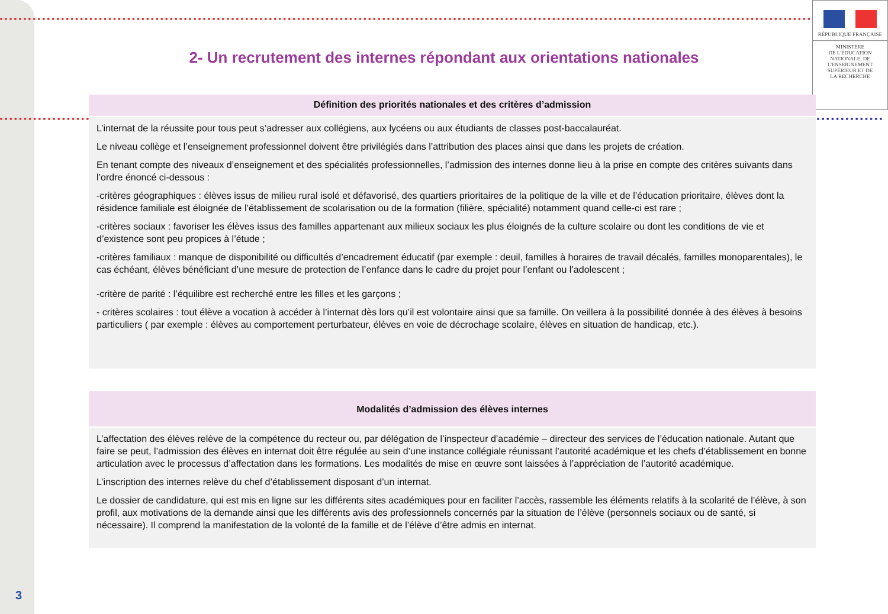RÉPUBLIQUE FRANÇAISE
MINISTÈRE
DE L'ÉDUCATION
NATIONALE, DE
L'ENSEIGNEMENT
SUPÉRIEUR ET DE
LA RECHERCHE
2- Un recrutement des internes répondant aux orientations nationales
Définition des priorités nationales et des critères d’admission
L’internat de la réussite pour tous peut s’adresser aux collégiens, aux lycéens ou aux étudiants de classes post-baccalauréat.
Le niveau collège et l’enseignement professionnel doivent être privilégiés dans l’attribution des places ainsi que dans les projets de création.
En tenant compte des niveaux d’enseignement et des spécialités professionnelles, l’admission des internes donne lieu à la prise en compte des critères suivants dans l’ordre énoncé ci-dessous :
-critères géographiques : élèves issus de milieu rural isolé et défavorisé, des quartiers prioritaires de la politique de la ville et de l’éducation prioritaire, élèves dont la résidence familiale est éloignée de l’établissement de scolarisation ou de la formation (filière, spécialité) notamment quand celle-ci est rare ;
-critères sociaux : favoriser les élèves issus des familles appartenant aux milieux sociaux les plus éloignés de la culture scolaire ou dont les conditions de vie et d’existence sont peu propices à l’étude ;
-critères familiaux : manque de disponibilité ou difficultés d’encadrement éducatif (par exemple : deuil, familles à horaires de travail décalés, familles monoparentales), le cas échéant, élèves bénéficiant d’une mesure de protection de l’enfance dans le cadre du projet pour l’enfant ou l’adolescent ;
-critère de parité : l’équilibre est recherché entre les filles et les garçons ;
- critères scolaires : tout élève a vocation à accéder à l’internat dès lors qu’il est volontaire ainsi que sa famille. On veillera à la possibilité donnée à des élèves à besoins particuliers ( par exemple : élèves au comportement perturbateur, élèves en voie de décrochage scolaire, élèves en situation de handicap, etc.).
Modalités d’admission des élèves internes
L’affectation des élèves relève de la compétence du recteur ou, par délégation de l’inspecteur d’académie – directeur des services de l’éducation nationale. Autant que faire se peut, l’admission des élèves en internat doit être régulée au sein d’une instance collégiale réunissant l’autorité académique et les chefs d’établissement en bonne articulation avec le processus d’affectation dans les formations. Les modalités de mise en œuvre sont laissées à l’appréciation de l’autorité académique.
L’inscription des internes relève du chef d’établissement disposant d’un internat.
Le dossier de candidature, qui est mis en ligne sur les différents sites académiques pour en faciliter l’accès, rassemble les éléments relatifs à la scolarité de l’élève, à son profil, aux motivations de la demande ainsi que les différents avis des professionnels concernés par la situation de l’élève (personnels sociaux ou de santé, si nécessaire). Il comprend la manifestation de la volonté de la famille et de l’élève d’être admis en internat.
3